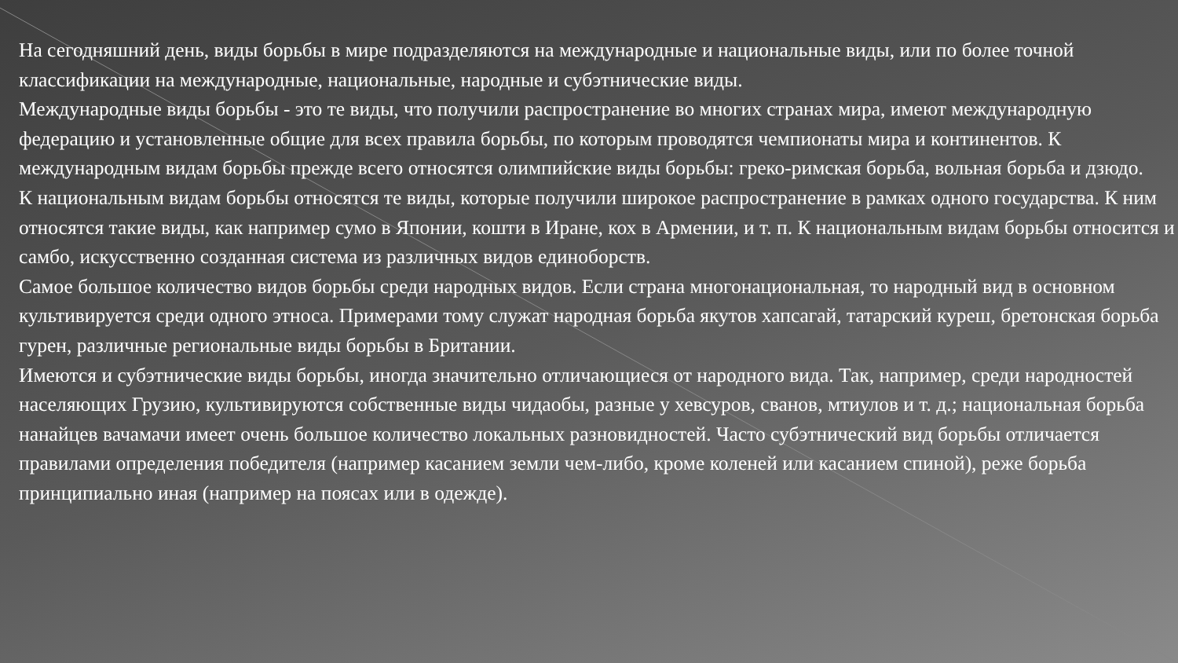На сегодняшний день, виды борьбы в мире подразделяются на международные и национальные виды, или по более точной классификации на международные, национальные, народные и субэтнические виды.
Международные виды борьбы - это те виды, что получили распространение во многих странах мира, имеют международную федерацию и установленные общие для всех правила борьбы, по которым проводятся чемпионаты мира и континентов. К международным видам борьбы прежде всего относятся олимпийские виды борьбы: греко-римская борьба, вольная борьба и дзюдо.
К национальным видам борьбы относятся те виды, которые получили широкое распространение в рамках одного государства. К ним относятся такие виды, как например сумо в Японии, кошти в Иране, кох в Армении, и т. п. К национальным видам борьбы относится и самбо, искусственно созданная система из различных видов единоборств.
Самое большое количество видов борьбы среди народных видов. Если страна многонациональная, то народный вид в основном культивируется среди одного этноса. Примерами тому служат народная борьба якутов хапсагай, татарский куреш, бретонская борьба гурен, различные региональные виды борьбы в Британии.
Имеются и субэтнические виды борьбы, иногда значительно отличающиеся от народного вида. Так, например, среди народностей населяющих Грузию, культивируются собственные виды чидаобы, разные у хевсуров, сванов, мтиулов и т. д.; национальная борьба нанайцев вачамачи имеет очень большое количество локальных разновидностей. Часто субэтнический вид борьбы отличается правилами определения победителя (например касанием земли чем-либо, кроме коленей или касанием спиной), реже борьба принципиально иная (например на поясах или в одежде).